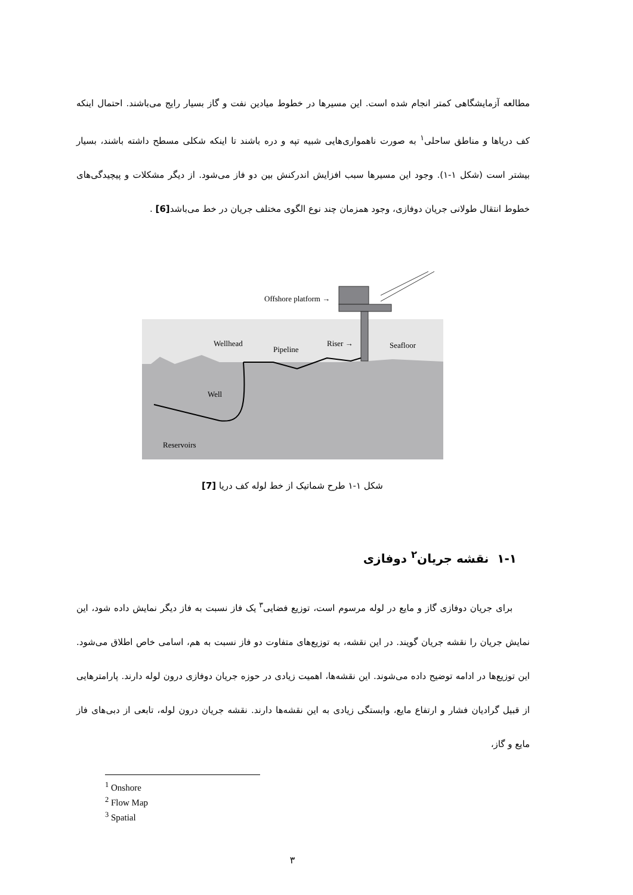مطالعه آزمایشگاهی کمتر انجام شده است. این مسیرها در خطوط میادین نفت و گاز بسیار رایج می‌باشند. احتمال اینکه کف دریاها و مناطق ساحلی<sup>۱</sup> به صورت ناهمواری‌هایی شبیه تپه و دره باشند تا اینکه شکلی مسطح داشته باشند، بسیار بیشتر است (شکل ۱-۱). وجود این مسیرها سبب افزایش اندرکنش بین دو فاز می‌شود. از دیگر مشکلات و پیچیدگی‌های خطوط انتقال طولانی جریان دوفازی، وجود همزمان چند نوع الگوی مختلف جریان در خط می‌باشد[6] .
Offshore platform →
Wellhead
Pipeline
Riser →
Seafloor
Well
Reservoirs
شکل ۱-۱ طرح شماتیک از خط لوله کف دریا [7]
۱-۱ نقشه جریان<sup>۲</sup> دوفازی
برای جریان دوفازی گاز و مایع در لوله مرسوم است، توزیع فضایی<sup>۳</sup> یک فاز نسبت به فاز دیگر نمایش داده شود، این نمایش جریان را نقشه جریان گویند. در این نقشه، به توزیع‌های متفاوت دو فاز نسبت به هم، اسامی خاص اطلاق می‌شود. این توزیع‌ها در ادامه توضیح داده می‌شوند. این نقشه‌ها، اهمیت زیادی در حوزه جریان دوفازی درون لوله دارند. پارامترهایی از قبیل گرادیان فشار و ارتفاع مایع، وابستگی زیادی به این نقشه‌ها دارند. نقشه جریان درون لوله، تابعی از دبی‌های فاز مایع و گاز،
<sup>1</sup> Onshore
<sup>2</sup> Flow Map
<sup>3</sup> Spatial
۳